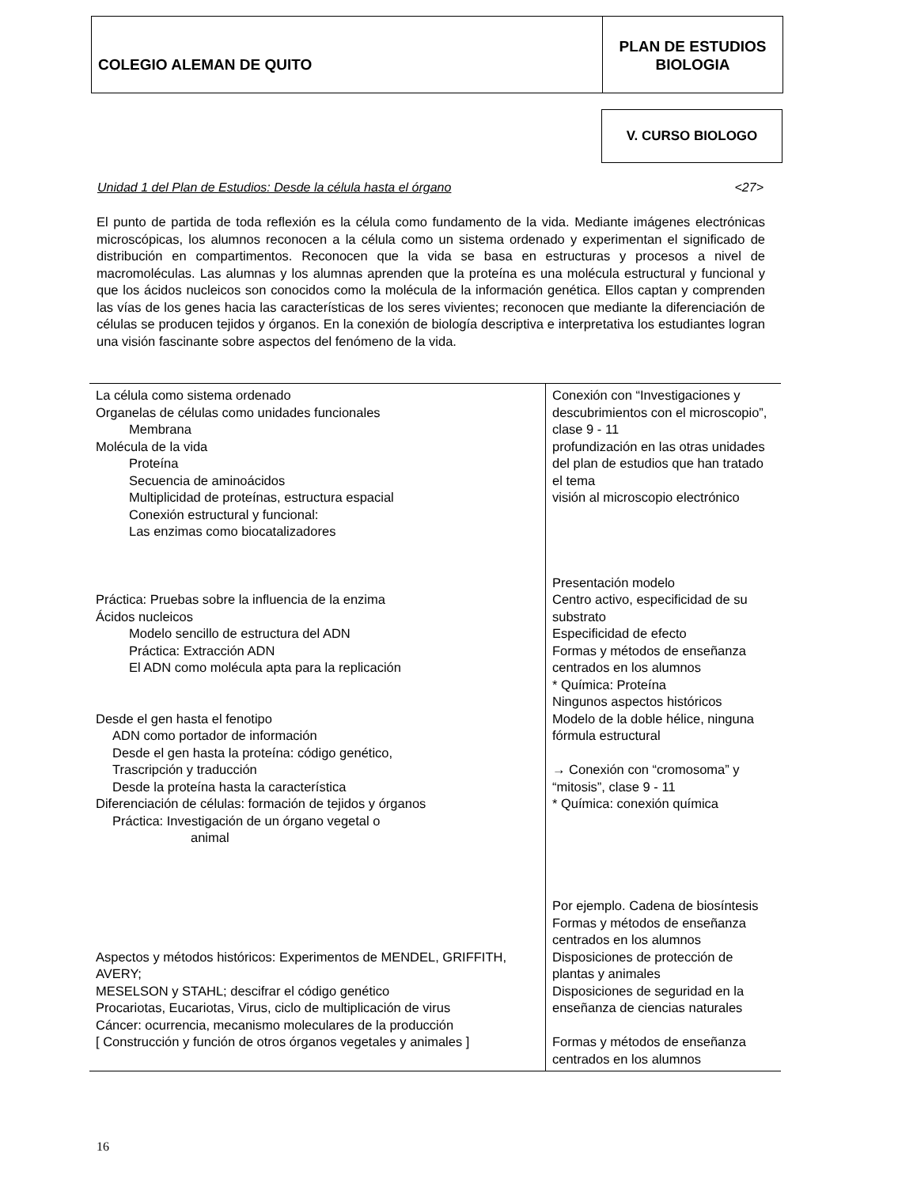COLEGIO ALEMAN DE QUITO
PLAN DE ESTUDIOS
BIOLOGIA
V. CURSO BIOLOGO
Unidad 1 del Plan de Estudios: Desde la célula hasta el órgano <27>
El punto de partida de toda reflexión es la célula como fundamento de la vida. Mediante imágenes electrónicas microscópicas, los alumnos reconocen a la célula como un sistema ordenado y experimentan el significado de distribución en compartimentos. Reconocen que la vida se basa en estructuras y procesos a nivel de macromoléculas. Las alumnas y los alumnas aprenden que la proteína es una molécula estructural y funcional y que los ácidos nucleicos son conocidos como la molécula de la información genética. Ellos captan y comprenden las vías de los genes hacia las características de los seres vivientes; reconocen que mediante la diferenciación de células se producen tejidos y órganos. En la conexión de biología descriptiva e interpretativa los estudiantes logran una visión fascinante sobre aspectos del fenómeno de la vida.
| La célula como sistema ordenado Organelas de células como unidades funcionales Membrana Molécula de la vida Proteína Secuencia de aminoácidos Multiplicidad de proteínas, estructura espacial Conexión estructural y funcional: Las enzimas como biocatalizadores Práctica: Pruebas sobre la influencia de la enzima Ácidos nucleicos Modelo sencillo de estructura del ADN Práctica: Extracción ADN El ADN como molécula apta para la replicación Desde el gen hasta el fenotipo ADN como portador de información Desde el gen hasta la proteína: código genético, Trascripción y traducción Desde la proteína hasta la característica Diferenciación de células: formación de tejidos y órganos Práctica: Investigación de un órgano vegetal o animal Aspectos y métodos históricos: Experimentos de MENDEL, GRIFFITH, AVERY; MESELSON y STAHL; descifrar el código genético Procariotas, Eucariotas, Virus, ciclo de multiplicación de virus Cáncer: ocurrencia, mecanismo moleculares de la producción [ Construcción y función de otros órganos vegetales y animales ] | Conexión con “Investigaciones y descubrimientos con el microscopio”, clase 9 - 11 profundización en las otras unidades del plan de estudios que han tratado el tema visión al microscopio electrónico Presentación modelo Centro activo, especificidad de su substrato Especificidad de efecto Formas y métodos de enseñanza centrados en los alumnos * Química: Proteína Ningunos aspectos históricos Modelo de la doble hélice, ninguna fórmula estructural → Conexión con “cromosoma” y “mitosis”, clase 9 - 11 * Química: conexión química Por ejemplo. Cadena de biosíntesis Formas y métodos de enseñanza centrados en los alumnos Disposiciones de protección de plantas y animales Disposiciones de seguridad en la enseñanza de ciencias naturales Formas y métodos de enseñanza centrados en los alumnos |
16